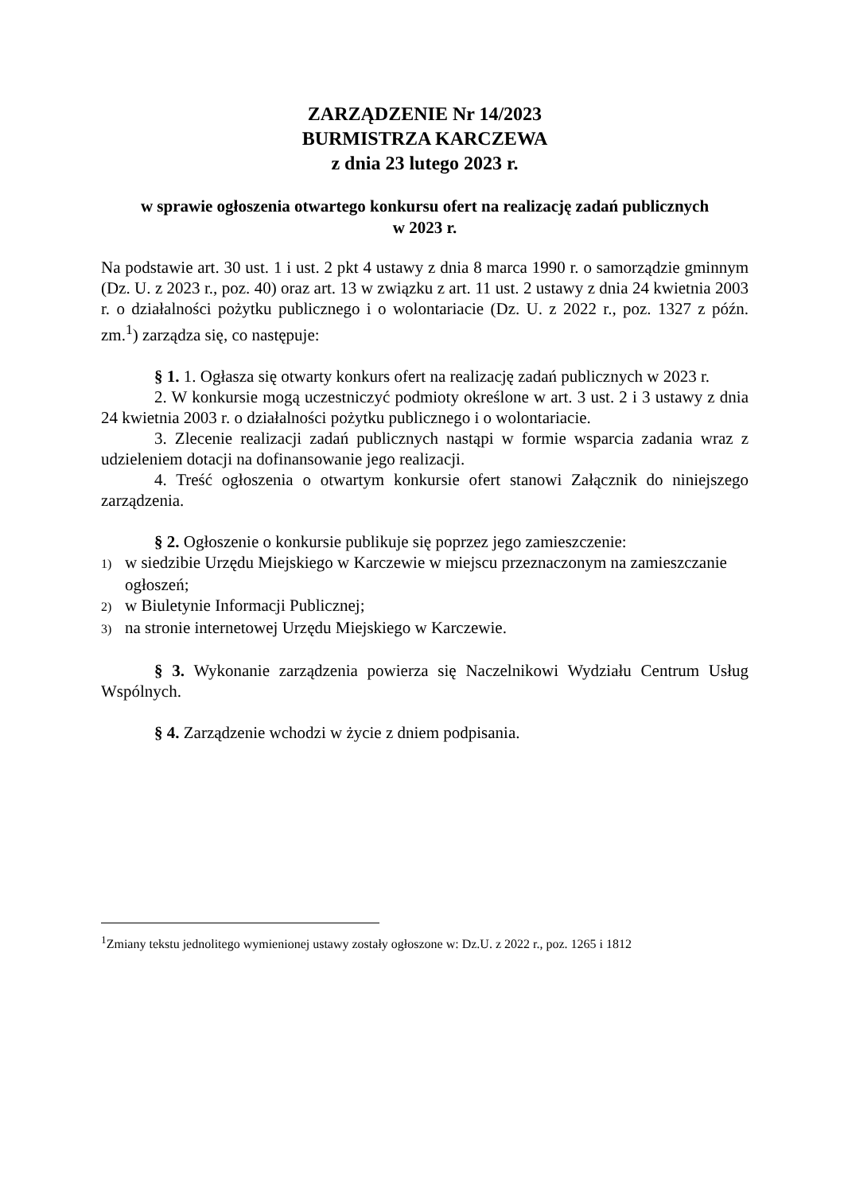ZARZĄDZENIE Nr 14/2023
BURMISTRZA KARCZEWA
z dnia 23 lutego 2023 r.
w sprawie ogłoszenia otwartego konkursu ofert na realizację zadań publicznych
w 2023 r.
Na podstawie art. 30 ust. 1 i ust. 2 pkt 4 ustawy z dnia 8 marca 1990 r. o samorządzie gminnym (Dz. U. z 2023 r., poz. 40) oraz art. 13 w związku z art. 11 ust. 2 ustawy z dnia 24 kwietnia 2003 r. o działalności pożytku publicznego i o wolontariacie (Dz. U. z 2022 r., poz. 1327 z późn. zm.<sup>1</sup>) zarządza się, co następuje:
§ 1. 1. Ogłasza się otwarty konkurs ofert na realizację zadań publicznych w 2023 r.
2. W konkursie mogą uczestniczyć podmioty określone w art. 3 ust. 2 i 3 ustawy z dnia 24 kwietnia 2003 r. o działalności pożytku publicznego i o wolontariacie.
3. Zlecenie realizacji zadań publicznych nastąpi w formie wsparcia zadania wraz z udzieleniem dotacji na dofinansowanie jego realizacji.
4. Treść ogłoszenia o otwartym konkursie ofert stanowi Załącznik do niniejszego zarządzenia.
§ 2. Ogłoszenie o konkursie publikuje się poprzez jego zamieszczenie:
1) w siedzibie Urzędu Miejskiego w Karczewie w miejscu przeznaczonym na zamieszczanie ogłoszeń;
2) w Biuletynie Informacji Publicznej;
3) na stronie internetowej Urzędu Miejskiego w Karczewie.
§ 3. Wykonanie zarządzenia powierza się Naczelnikowi Wydziału Centrum Usług Wspólnych.
§ 4. Zarządzenie wchodzi w życie z dniem podpisania.
<sup>1</sup> Zmiany tekstu jednolitego wymienionej ustawy zostały ogłoszone w: Dz.U. z 2022 r., poz. 1265 i 1812